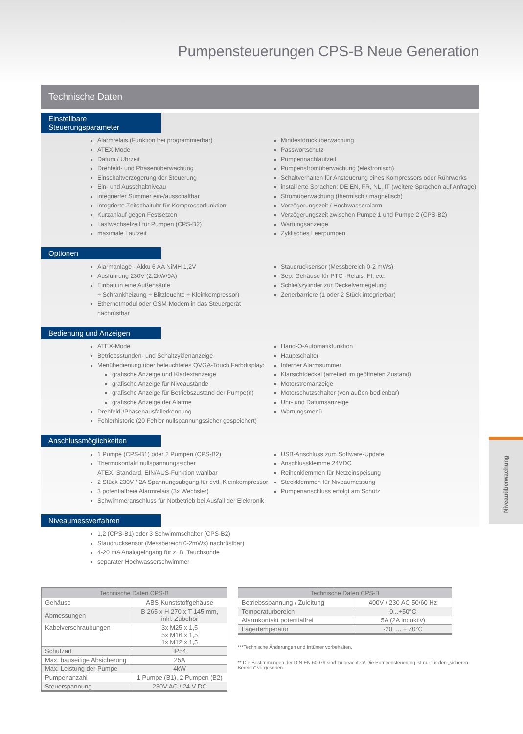Pumpensteuerungen CPS-B Neue Generation
Technische Daten
Einstellbare Steuerungsparameter
Alarmrelais (Funktion frei programmierbar)
ATEX-Mode
Datum / Uhrzeit
Drehfeld- und Phasenüberwachung
Einschaltverzögerung der Steuerung
Ein- und Ausschaltniveau
integrierter Summer ein-/ausschaltbar
integrierte Zeitschaltuhr für Kompressorfunktion
Kurzanlauf gegen Festsetzen
Lastwechselzeit für Pumpen (CPS-B2)
maximale Laufzeit
Mindestdrucküberwachung
Passwortschutz
Pumpennachlaufzeit
Pumpenstromüberwachung (elektronisch)
Schaltverhalten für Ansteuerung eines Kompressors oder Rührwerks
installierte Sprachen: DE EN, FR, NL, IT (weitere Sprachen auf Anfrage)
Stromüberwachung (thermisch / magnetisch)
Verzögerungszeit / Hochwasseralarm
Verzögerungszeit zwischen Pumpe 1 und Pumpe 2 (CPS-B2)
Wartungsanzeige
Zyklisches Leerpumpen
Optionen
Alarmanlage - Akku 6 AA NiMH 1,2V
Ausführung 230V (2,2kW/9A)
Einbau in eine Außensäule
+ Schrankheizung + Blitzleuchte + Kleinkompressor)
Ethernetmodul oder GSM-Modem in das Steuergerät nachrüstbar
Staudrucksensor (Messbereich 0-2 mWs)
Sep. Gehäuse für PTC -Relais, FI, etc.
Schließzylinder zur Deckelverriegelung
Zenerbarriere (1 oder 2 Stück integrierbar)
Bedienung und Anzeigen
ATEX-Mode
Betriebsstunden- und Schaltzyklenanzeige
Menübedienung über beleuchtetes QVGA-Touch Farbdisplay:
grafische Anzeige und Klartextanzeige
grafische Anzeige für Niveaustände
grafische Anzeige für Betriebszustand der Pumpe(n)
grafische Anzeige der Alarme
Drehfeld-/Phasenausfallerkennung
Fehlerhistorie (20 Fehler nullspannungssicher gespeichert)
Hand-O-Automatikfunktion
Hauptschalter
Interner Alarmsummer
Klarsichtdeckel (arretiert im geöffneten Zustand)
Motorstromanzeige
Motorschutzschalter (von außen bedienbar)
Uhr- und Datumsanzeige
Wartungsmenü
Anschlussmöglichkeiten
1 Pumpe (CPS-B1) oder 2 Pumpen (CPS-B2)
Thermokontakt nullspannungssicher
ATEX, Standard, EIN/AUS-Funktion wählbar
2 Stück 230V / 2A Spannungsabgang für evtl. Kleinkompressor
3 potentialfreie Alarmrelais (3x Wechsler)
Schwimmeranschluss für Notbetrieb bei Ausfall der Elektronik
USB-Anschluss zum Software-Update
Anschlussklemme 24VDC
Reihenklemmen für Netzeinspeisung
Steckklemmen für Niveaumessung
Pumpenanschluss erfolgt am Schütz
Niveaumessverfahren
1,2 (CPS-B1) oder 3 Schwimmschalter (CPS-B2)
Staudrucksensor (Messbereich 0-2mWs) nachrüstbar)
4-20 mA Analogeingang für z. B. Tauchsonde
separater Hochwasserschwimmer
| Technische Daten CPS-B | |
| --- | --- |
| Gehäuse | ABS-Kunststoffgehäuse |
| Abmessungen | B 265 x H 270 x T 145 mm, inkl. Zubehör |
| Kabelverschraubungen | 3x M25 x 1,5 5x M16 x 1,5 1x M12 x 1,5 |
| Schutzart | IP54 |
| Max. bauseitige Absicherung | 25A |
| Max. Leistung der Pumpe | 4kW |
| Pumpenanzahl | 1 Pumpe (B1), 2 Pumpen (B2) |
| Steuerspannung | 230V AC / 24 V DC |
| Technische Daten CPS-B | |
| --- | --- |
| Betriebsspannung / Zuleitung | 400V / 230 AC 50/60 Hz |
| Temperaturbereich | 0...+50°C |
| Alarmkontakt potentialfrei | 5A (2A induktiv) |
| Lagertemperatur | -20 .... + 70°C |
***Technische Änderungen und Irrtümer vorbehalten.
** Die Bestimmungen der DIN EN 60079 sind zu beachten! Die Pumpensteuerung ist nur für den „sicheren Bereich“ vorgesehen.
Niveauüberwachung